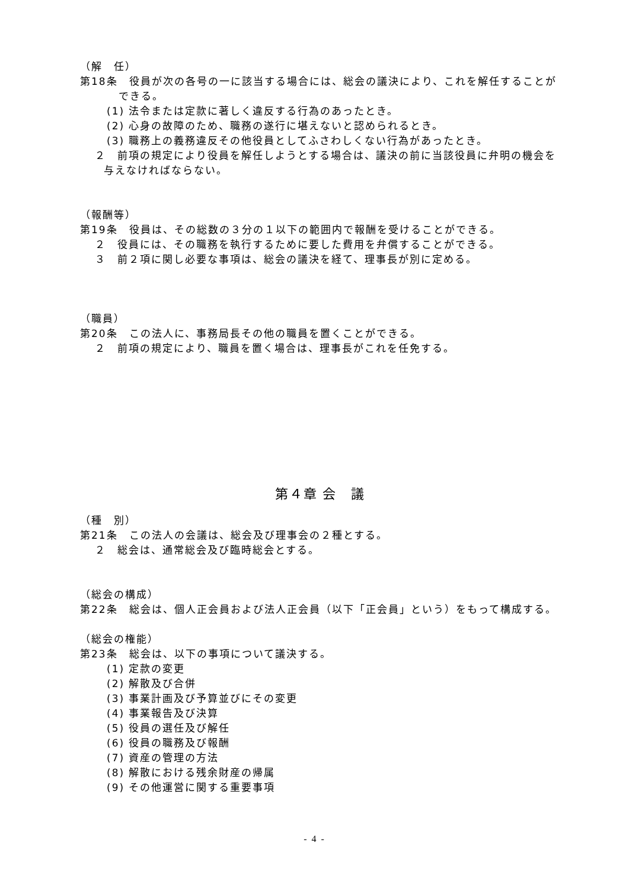（解　任）
第18条　役員が次の各号の一に該当する場合には、総会の議決により、これを解任することができる。
(1) 法令または定款に著しく違反する行為のあったとき。
(2) 心身の故障のため、職務の遂行に堪えないと認められるとき。
(3) 職務上の義務違反その他役員としてふさわしくない行為があったとき。
２　前項の規定により役員を解任しようとする場合は、議決の前に当該役員に弁明の機会を与えなければならない。
（報酬等）
第19条　役員は、その総数の３分の１以下の範囲内で報酬を受けることができる。
２　役員には、その職務を執行するために要した費用を弁償することができる。
３　前２項に関し必要な事項は、総会の議決を経て、理事長が別に定める。
（職員）
第20条　この法人に、事務局長その他の職員を置くことができる。
２　前項の規定により、職員を置く場合は、理事長がこれを任免する。
第４章 会　議
（種　別）
第21条　この法人の会議は、総会及び理事会の２種とする。
２　総会は、通常総会及び臨時総会とする。
（総会の構成）
第22条　総会は、個人正会員および法人正会員（以下「正会員」という）をもって構成する。
（総会の権能）
第23条　総会は、以下の事項について議決する。
(1) 定款の変更
(2) 解散及び合併
(3) 事業計画及び予算並びにその変更
(4) 事業報告及び決算
(5) 役員の選任及び解任
(6) 役員の職務及び報酬
(7) 資産の管理の方法
(8) 解散における残余財産の帰属
(9) その他運営に関する重要事項
- 4 -